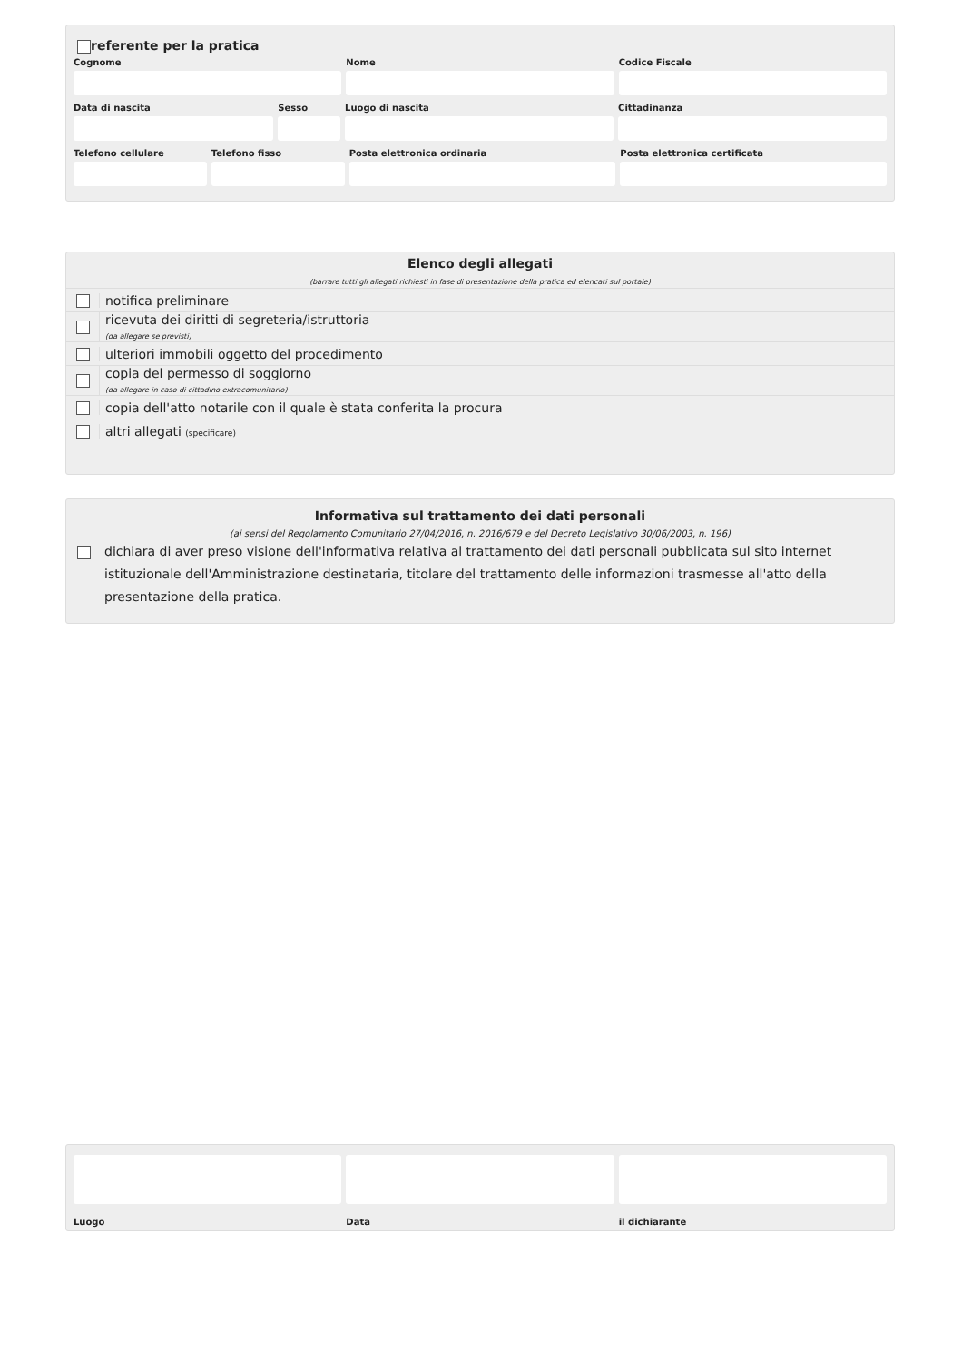referente per la pratica
Cognome Nome Codice Fiscale
Data di nascita Sesso Luogo di nascita Cittadinanza
Telefono cellulare Telefono fisso Posta elettronica ordinaria Posta elettronica certificata
Elenco degli allegati
(barrare tutti gli allegati richiesti in fase di presentazione della pratica ed elencati sul portale)
notifica preliminare
ricevuta dei diritti di segreteria/istruttoria
(da allegare se previsti)
ulteriori immobili oggetto del procedimento
copia del permesso di soggiorno
(da allegare in caso di cittadino extracomunitario)
copia dell'atto notarile con il quale è stata conferita la procura
altri allegati (specificare)
Informativa sul trattamento dei dati personali
(ai sensi del Regolamento Comunitario 27/04/2016, n. 2016/679 e del Decreto Legislativo 30/06/2003, n. 196)
dichiara di aver preso visione dell'informativa relativa al trattamento dei dati personali pubblicata sul sito internet istituzionale dell'Amministrazione destinataria, titolare del trattamento delle informazioni trasmesse all'atto della presentazione della pratica.
Luogo Data il dichiarante